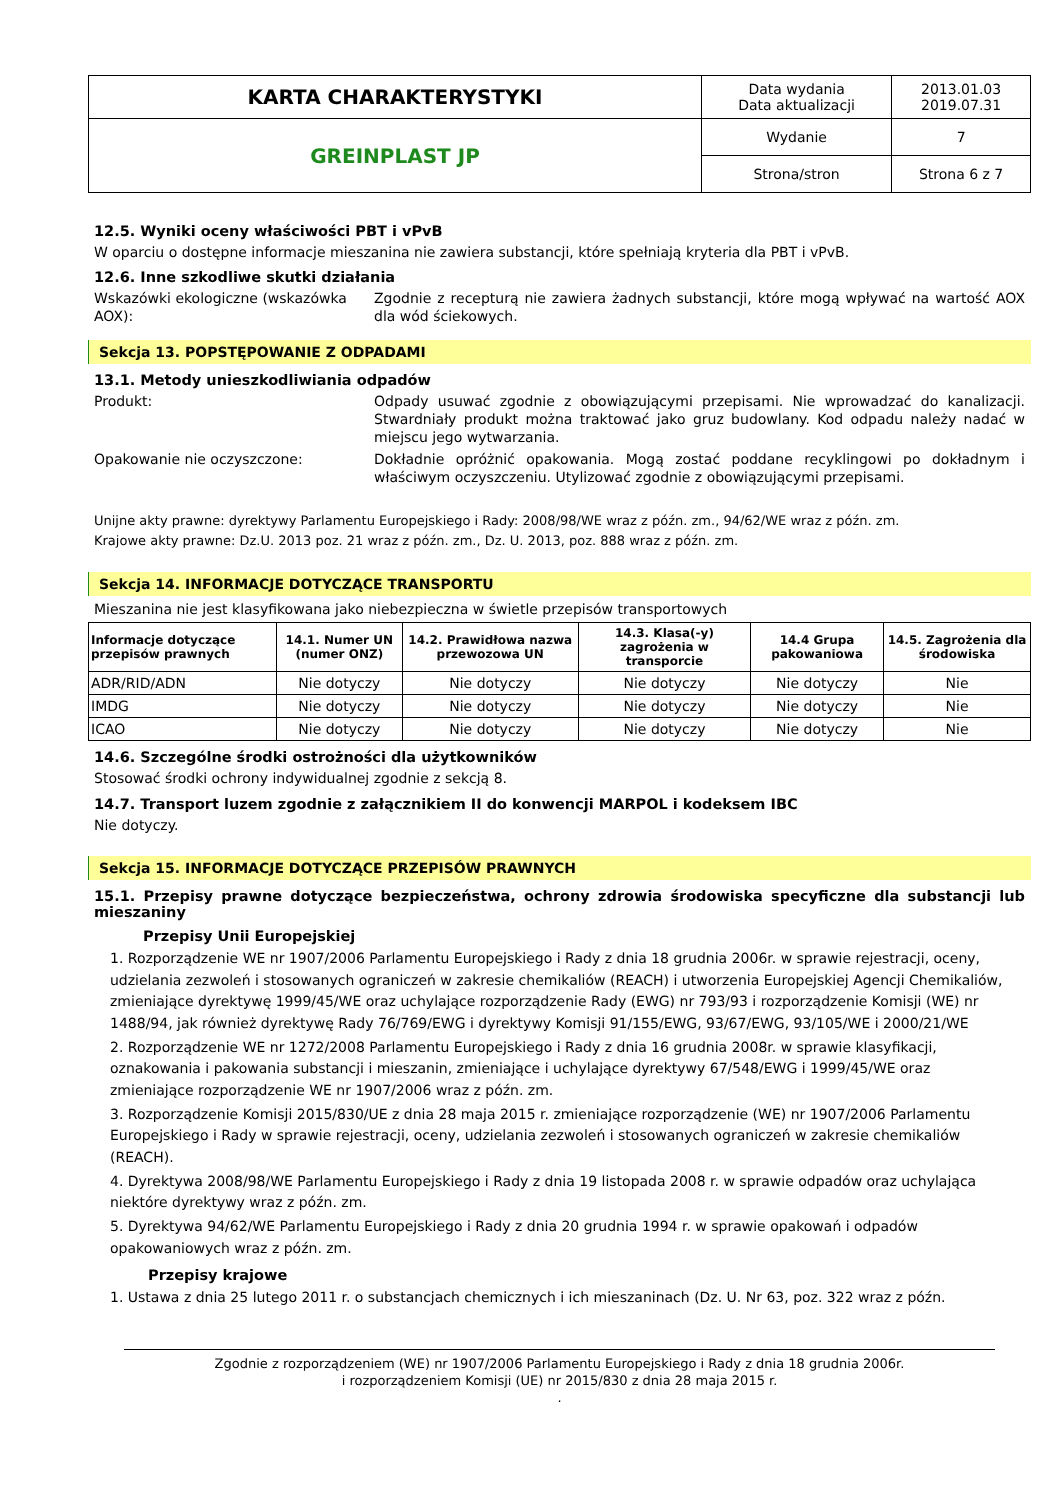| KARTA CHARAKTERYSTYKI | Data wydania Data aktualizacji | 2013.01.03 2019.07.31 |
| GREINPLAST JP | Wydanie | 7 |
| | Strona/stron | Strona 6 z 7 |
12.5. Wyniki oceny właściwości PBT i vPvB
W oparciu o dostępne informacje mieszanina nie zawiera substancji, które spełniają kryteria dla PBT i vPvB.
12.6. Inne szkodliwe skutki działania
Wskazówki ekologiczne (wskazówka AOX):
Zgodnie z recepturą nie zawiera żadnych substancji, które mogą wpływać na wartość AOX dla wód ściekowych.
Sekcja 13. POPSTĘPOWANIE Z ODPADAMI
13.1. Metody unieszkodliwiania odpadów
Produkt: Odpady usuwać zgodnie z obowiązującymi przepisami. Nie wprowadzać do kanalizacji. Stwardniały produkt można traktować jako gruz budowlany. Kod odpadu należy nadać w miejscu jego wytwarzania.
Opakowanie nie oczyszczone: Dokładnie opróżnić opakowania. Mogą zostać poddane recyklingowi po dokładnym i właściwym oczyszczeniu. Utylizować zgodnie z obowiązującymi przepisami.
Unijne akty prawne: dyrektywy Parlamentu Europejskiego i Rady: 2008/98/WE wraz z późn. zm., 94/62/WE wraz z późn. zm.
Krajowe akty prawne: Dz.U. 2013 poz. 21 wraz z późn. zm., Dz. U. 2013, poz. 888 wraz z późn. zm.
Sekcja 14. INFORMACJE DOTYCZĄCE TRANSPORTU
Mieszanina nie jest klasyfikowana jako niebezpieczna w świetle przepisów transportowych
| Informacje dotyczące przepisów prawnych | 14.1. Numer UN (numer ONZ) | 14.2. Prawidłowa nazwa przewozowa UN | 14.3. Klasa(-y) zagrożenia w transporcie | 14.4 Grupa pakowaniowa | 14.5. Zagrożenia dla środowiska |
| --- | --- | --- | --- | --- | --- |
| ADR/RID/ADN | Nie dotyczy | Nie dotyczy | Nie dotyczy | Nie dotyczy | Nie |
| IMDG | Nie dotyczy | Nie dotyczy | Nie dotyczy | Nie dotyczy | Nie |
| ICAO | Nie dotyczy | Nie dotyczy | Nie dotyczy | Nie dotyczy | Nie |
14.6. Szczególne środki ostrożności dla użytkowników
Stosować środki ochrony indywidualnej zgodnie z sekcją 8.
14.7. Transport luzem zgodnie z załącznikiem II do konwencji MARPOL i kodeksem IBC
Nie dotyczy.
Sekcja 15. INFORMACJE DOTYCZĄCE PRZEPISÓW PRAWNYCH
15.1. Przepisy prawne dotyczące bezpieczeństwa, ochrony zdrowia środowiska specyficzne dla substancji lub mieszaniny
Przepisy Unii Europejskiej
1. Rozporządzenie WE nr 1907/2006 Parlamentu Europejskiego i Rady z dnia 18 grudnia 2006r. w sprawie rejestracji, oceny, udzielania zezwoleń i stosowanych ograniczeń w zakresie chemikaliów (REACH) i utworzenia Europejskiej Agencji Chemikaliów, zmieniające dyrektywę 1999/45/WE oraz uchylające rozporządzenie Rady (EWG) nr 793/93 i rozporządzenie Komisji (WE) nr 1488/94, jak również dyrektywę Rady 76/769/EWG i dyrektywy Komisji 91/155/EWG, 93/67/EWG, 93/105/WE i 2000/21/WE
2. Rozporządzenie WE nr 1272/2008 Parlamentu Europejskiego i Rady z dnia 16 grudnia 2008r. w sprawie klasyfikacji, oznakowania i pakowania substancji i mieszanin, zmieniające i uchylające dyrektywy 67/548/EWG i 1999/45/WE oraz zmieniające rozporządzenie WE nr 1907/2006 wraz z późn. zm.
3. Rozporządzenie Komisji 2015/830/UE z dnia 28 maja 2015 r. zmieniające rozporządzenie (WE) nr 1907/2006 Parlamentu Europejskiego i Rady w sprawie rejestracji, oceny, udzielania zezwoleń i stosowanych ograniczeń w zakresie chemikaliów (REACH).
4. Dyrektywa 2008/98/WE Parlamentu Europejskiego i Rady z dnia 19 listopada 2008 r. w sprawie odpadów oraz uchylająca niektóre dyrektywy wraz z późn. zm.
5. Dyrektywa 94/62/WE Parlamentu Europejskiego i Rady z dnia 20 grudnia 1994 r. w sprawie opakowań i odpadów opakowaniowych wraz z późn. zm.
Przepisy krajowe
1. Ustawa z dnia 25 lutego 2011 r. o substancjach chemicznych i ich mieszaninach (Dz. U. Nr 63, poz. 322 wraz z późn.
Zgodnie z rozporządzeniem (WE) nr 1907/2006 Parlamentu Europejskiego i Rady z dnia 18 grudnia 2006r.
i rozporządzeniem Komisji (UE) nr 2015/830 z dnia 28 maja 2015 r.
.